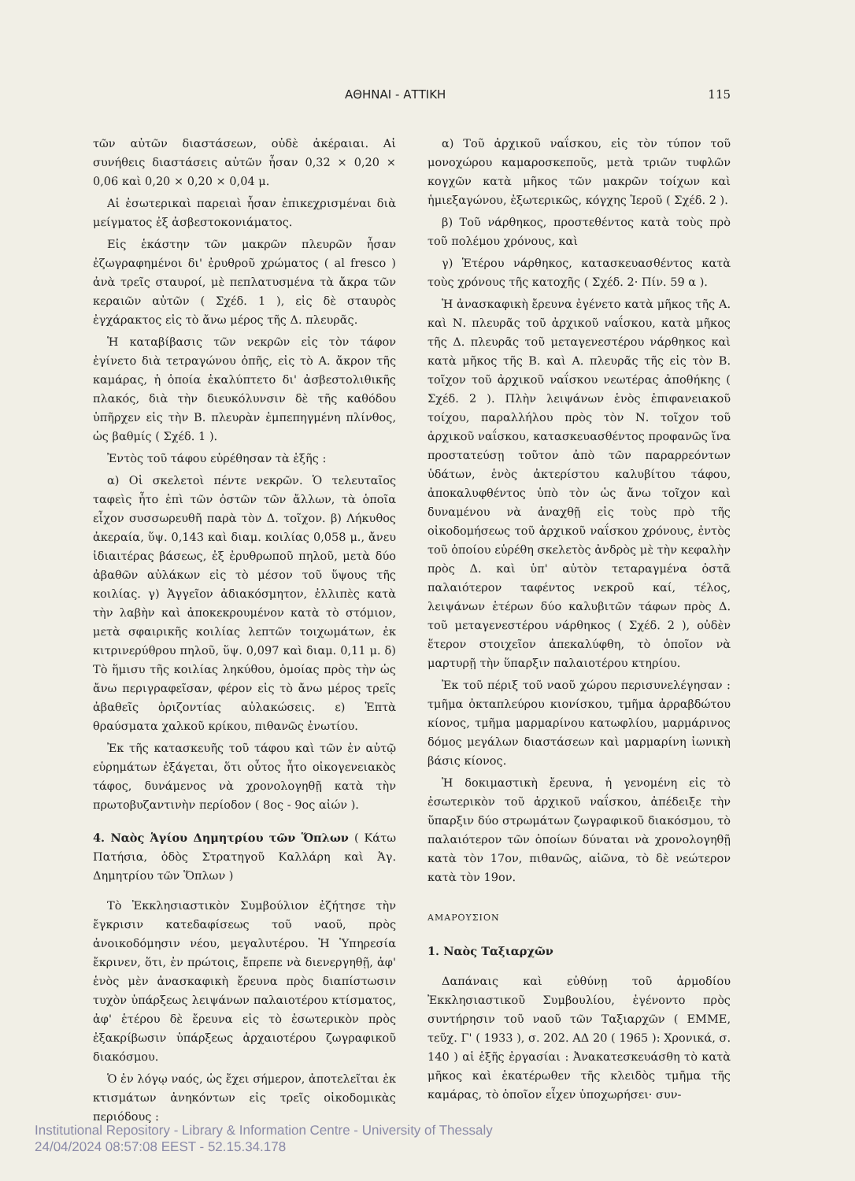ΑΘΗΝΑΙ - ΑΤΤΙΚΗ 115
τῶν αὐτῶν διαστάσεων, οὐδὲ ἀκέραιαι. Αἱ συνήθεις διαστάσεις αὐτῶν ἦσαν 0,32 × 0,20 × 0,06 καὶ 0,20 × 0,20 × 0,04 μ.
Αἱ ἐσωτερικαὶ παρειαὶ ἦσαν ἐπικεχρισμέναι διὰ μείγματος ἐξ ἀσβεστοκονιάματος.
Εἰς ἑκάστην τῶν μακρῶν πλευρῶν ἦσαν ἐζωγραφημένοι δι' ἐρυθροῦ χρώματος ( al fresco ) ἀνὰ τρεῖς σταυροί, μὲ πεπλατυσμένα τὰ ἄκρα τῶν κεραιῶν αὐτῶν ( Σχέδ. 1 ), εἰς δὲ σταυρὸς ἐγχάρακτος εἰς τὸ ἄνω μέρος τῆς Δ. πλευρᾶς.
Ἡ καταβίβασις τῶν νεκρῶν εἰς τὸν τάφον ἐγίνετο διὰ τετραγώνου ὀπῆς, εἰς τὸ Α. ἄκρον τῆς καμάρας, ἡ ὁποία ἐκαλύπτετο δι' ἀσβεστολιθικῆς πλακός, διὰ τὴν διευκόλυνσιν δὲ τῆς καθόδου ὑπῆρχεν εἰς τὴν Β. πλευρὰν ἐμπεπηγμένη πλίνθος, ὡς βαθμίς ( Σχέδ. 1 ).
Ἐντὸς τοῦ τάφου εὑρέθησαν τὰ ἑξῆς :
α) Οἱ σκελετοὶ πέντε νεκρῶν. Ὁ τελευταῖος ταφεὶς ἦτο ἐπὶ τῶν ὀστῶν τῶν ἄλλων, τὰ ὁποῖα εἶχον συσσωρευθῆ παρὰ τὸν Δ. τοῖχον. β) Λήκυθος ἀκεραία, ὕψ. 0,143 καὶ διαμ. κοιλίας 0,058 μ., ἄνευ ἰδιαιτέρας βάσεως, ἐξ ἐρυθρωποῦ πηλοῦ, μετὰ δύο ἀβαθῶν αὐλάκων εἰς τὸ μέσον τοῦ ὕψους τῆς κοιλίας. γ) Ἀγγεῖον ἀδιακόσμητον, ἐλλιπὲς κατὰ τὴν λαβὴν καὶ ἀποκεκρουμένον κατὰ τὸ στόμιον, μετὰ σφαιρικῆς κοιλίας λεπτῶν τοιχωμάτων, ἐκ κιτρινερύθρου πηλοῦ, ὕψ. 0,097 καὶ διαμ. 0,11 μ. δ) Τὸ ἥμισυ τῆς κοιλίας ληκύθου, ὁμοίας πρὸς τὴν ὡς ἄνω περιγραφεῖσαν, φέρον εἰς τὸ ἄνω μέρος τρεῖς ἀβαθεῖς ὁριζοντίας αὐλακώσεις. ε) Ἑπτὰ θραύσματα χαλκοῦ κρίκου, πιθανῶς ἐνωτίου.
Ἐκ τῆς κατασκευῆς τοῦ τάφου καὶ τῶν ἐν αὐτῷ εὑρημάτων ἐξάγεται, ὅτι οὗτος ἦτο οἰκογενειακὸς τάφος, δυνάμενος νὰ χρονολογηθῇ κατὰ τὴν πρωτοβυζαντινὴν περίοδον ( 8ος - 9ος αἰών ).
4. Ναὸς Ἁγίου Δημητρίου τῶν Ὅπλων ( Κάτω Πατήσια, ὁδὸς Στρατηγοῦ Καλλάρη καὶ Ἁγ. Δημητρίου τῶν Ὅπλων )
Τὸ Ἐκκλησιαστικὸν Συμβούλιον ἐζήτησε τὴν ἔγκρισιν κατεδαφίσεως τοῦ ναοῦ, πρὸς ἀνοικοδόμησιν νέου, μεγαλυτέρου. Ἡ Ὑπηρεσία ἔκρινεν, ὅτι, ἐν πρώτοις, ἔπρεπε νὰ διενεργηθῇ, ἀφ' ἑνὸς μὲν ἀνασκαφικὴ ἔρευνα πρὸς διαπίστωσιν τυχὸν ὑπάρξεως λειψάνων παλαιοτέρου κτίσματος, ἀφ' ἑτέρου δὲ ἔρευνα εἰς τὸ ἐσωτερικὸν πρὸς ἐξακρίβωσιν ὑπάρξεως ἀρχαιοτέρου ζωγραφικοῦ διακόσμου.
Ὁ ἐν λόγῳ ναός, ὡς ἔχει σήμερον, ἀποτελεῖται ἐκ κτισμάτων ἀνηκόντων εἰς τρεῖς οἰκοδομικὰς περιόδους :
α) Τοῦ ἀρχικοῦ ναΐσκου, εἰς τὸν τύπον τοῦ μονοχώρου καμαροσκεποῦς, μετὰ τριῶν τυφλῶν κογχῶν κατὰ μῆκος τῶν μακρῶν τοίχων καὶ ἡμιεξαγώνου, ἐξωτερικῶς, κόγχης Ἱεροῦ ( Σχέδ. 2 ).
β) Τοῦ νάρθηκος, προστεθέντος κατὰ τοὺς πρὸ τοῦ πολέμου χρόνους, καὶ
γ) Ἑτέρου νάρθηκος, κατασκευασθέντος κατὰ τοὺς χρόνους τῆς κατοχῆς ( Σχέδ. 2· Πίν. 59 α ).
Ἡ ἀνασκαφικὴ ἔρευνα ἐγένετο κατὰ μῆκος τῆς Α. καὶ Ν. πλευρᾶς τοῦ ἀρχικοῦ ναΐσκου, κατὰ μῆκος τῆς Δ. πλευρᾶς τοῦ μεταγενεστέρου νάρθηκος καὶ κατὰ μῆκος τῆς Β. καὶ Α. πλευρᾶς τῆς εἰς τὸν Β. τοῖχον τοῦ ἀρχικοῦ ναΐσκου νεωτέρας ἀποθήκης ( Σχέδ. 2 ). Πλὴν λειψάνων ἑνὸς ἐπιφανειακοῦ τοίχου, παραλλήλου πρὸς τὸν Ν. τοῖχον τοῦ ἀρχικοῦ ναΐσκου, κατασκευασθέντος προφανῶς ἵνα προστατεύσῃ τοῦτον ἀπὸ τῶν παραρρεόντων ὑδάτων, ἑνὸς ἀκτερίστου καλυβίτου τάφου, ἀποκαλυφθέντος ὑπὸ τὸν ὡς ἄνω τοῖχον καὶ δυναμένου νὰ ἀναχθῇ εἰς τοὺς πρὸ τῆς οἰκοδομήσεως τοῦ ἀρχικοῦ ναΐσκου χρόνους, ἐντὸς τοῦ ὁποίου εὑρέθη σκελετὸς ἀνδρὸς μὲ τὴν κεφαλὴν πρὸς Δ. καὶ ὑπ' αὐτὸν τεταραγμένα ὀστᾶ παλαιότερον ταφέντος νεκροῦ καί, τέλος, λειψάνων ἑτέρων δύο καλυβιτῶν τάφων πρὸς Δ. τοῦ μεταγενεστέρου νάρθηκος ( Σχέδ. 2 ), οὐδὲν ἕτερον στοιχεῖον ἀπεκαλύφθη, τὸ ὁποῖον νὰ μαρτυρῇ τὴν ὕπαρξιν παλαιοτέρου κτηρίου.
Ἐκ τοῦ πέριξ τοῦ ναοῦ χώρου περισυνελέγησαν : τμῆμα ὀκταπλεύρου κιονίσκου, τμῆμα ἀρραβδώτου κίονος, τμῆμα μαρμαρίνου κατωφλίου, μαρμάρινος δόμος μεγάλων διαστάσεων καὶ μαρμαρίνη ἰωνικὴ βάσις κίονος.
Ἡ δοκιμαστικὴ ἔρευνα, ἡ γενομένη εἰς τὸ ἐσωτερικὸν τοῦ ἀρχικοῦ ναΐσκου, ἀπέδειξε τὴν ὕπαρξιν δύο στρωμάτων ζωγραφικοῦ διακόσμου, τὸ παλαιότερον τῶν ὁποίων δύναται νὰ χρονολογηθῇ κατὰ τὸν 17ον, πιθανῶς, αἰῶνα, τὸ δὲ νεώτερον κατὰ τὸν 19ον.
ΑΜΑΡΟΥΣΙΟΝ
1. Ναὸς Ταξιαρχῶν
Δαπάναις καὶ εὐθύνῃ τοῦ ἁρμοδίου Ἐκκλησιαστικοῦ Συμβουλίου, ἐγένοντο πρὸς συντήρησιν τοῦ ναοῦ τῶν Ταξιαρχῶν ( ΕΜΜΕ, τεῦχ. Γ' ( 1933 ), σ. 202. ΑΔ 20 ( 1965 ): Χρονικά, σ. 140 ) αἱ ἑξῆς ἐργασίαι : Ἀνακατεσκευάσθη τὸ κατὰ μῆκος καὶ ἑκατέρωθεν τῆς κλειδὸς τμῆμα τῆς καμάρας, τὸ ὁποῖον εἶχεν ὑποχωρήσει· συν-
Institutional Repository - Library & Information Centre - University of Thessaly
24/04/2024 08:57:08 EEST - 52.15.34.178